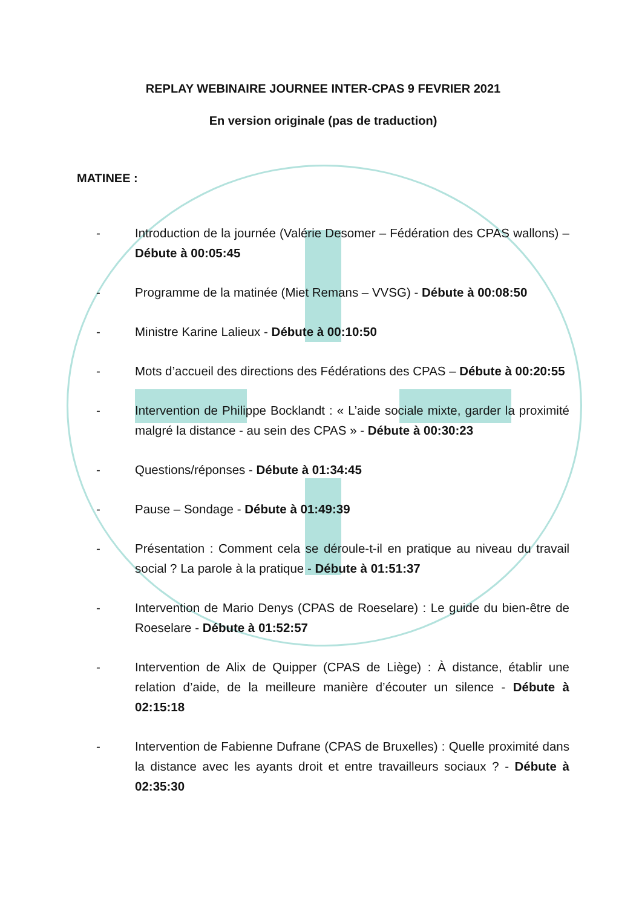REPLAY WEBINAIRE JOURNEE INTER-CPAS 9 FEVRIER 2021
En version originale (pas de traduction)
MATINEE :
- Introduction de la journée (Valérie Desomer – Fédération des CPAS wallons) – Débute à 00:05:45
- Programme de la matinée (Miet Remans – VVSG) - Débute à 00:08:50
- Ministre Karine Lalieux - Débute à 00:10:50
- Mots d’accueil des directions des Fédérations des CPAS – Débute à 00:20:55
- Intervention de Philippe Bocklandt : « L’aide sociale mixte, garder la proximité malgré la distance - au sein des CPAS » - Débute à 00:30:23
- Questions/réponses - Débute à 01:34:45
- Pause – Sondage - Débute à 01:49:39
- Présentation : Comment cela se déroule-t-il en pratique au niveau du travail social ? La parole à la pratique - Débute à 01:51:37
- Intervention de Mario Denys (CPAS de Roeselare) : Le guide du bien-être de Roeselare - Débute à 01:52:57
- Intervention de Alix de Quipper (CPAS de Liège) : À distance, établir une relation d’aide, de la meilleure manière d’écouter un silence - Débute à 02:15:18
- Intervention de Fabienne Dufrane (CPAS de Bruxelles) : Quelle proximité dans la distance avec les ayants droit et entre travailleurs sociaux ? - Débute à 02:35:30